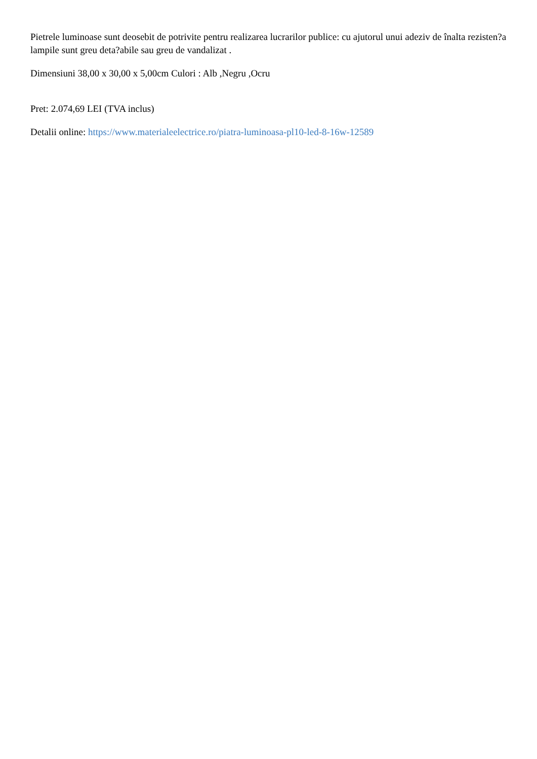Pietrele luminoase sunt deosebit de potrivite pentru realizarea lucrarilor publice: cu ajutorul unui adeziv de înalta rezisten?a lampile sunt greu deta?abile sau greu de vandalizat .
Dimensiuni 38,00 x 30,00 x 5,00cm Culori : Alb ,Negru ,Ocru
Pret: 2.074,69 LEI (TVA inclus)
Detalii online: https://www.materialeelectrice.ro/piatra-luminoasa-pl10-led-8-16w-12589